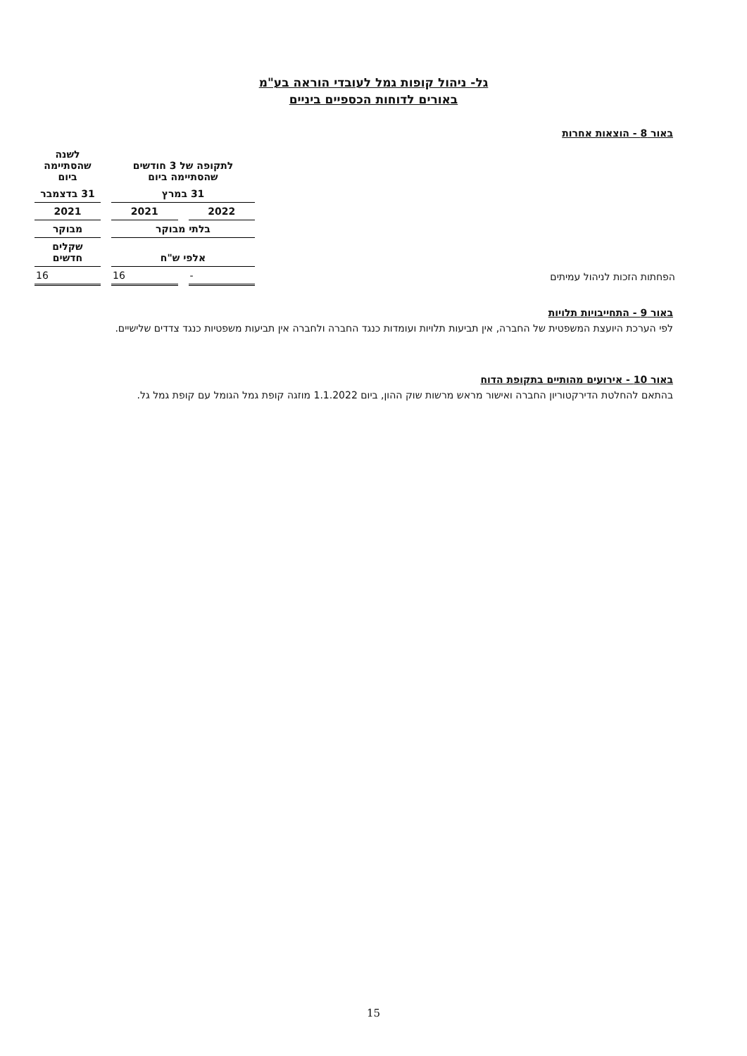גל- ניהול קופות גמל לעובדי הוראה בע"מ
באורים לדוחות הכספיים ביניים
באור 8 - הוצאות אחרות
| | לתקופה של 3 חודשים שהסתיימה ביום | | לשנה שהסתיימה ביום |
| | 31 במרץ | | 31 בדצמבר |
| | 2022 | 2021 | 2021 |
| | בלתי מבוקר | | מבוקר |
| | אלפי ש"ח | | שקלים חדשים |
| הפחתות הזכות לניהול עמיתים | - | 16 | 16 |
באור 9 - התחייבויות תלויות
לפי הערכת היועצת המשפטית של החברה, אין תביעות תלויות ועומדות כנגד החברה ולחברה אין תביעות משפטיות כנגד צדדים שלישיים.
באור 10 - אירועים מהותיים בתקופת הדוח
בהתאם להחלטת הדירקטוריון החברה ואישור מראש מרשות שוק ההון, ביום 1.1.2022 מוזגה קופת גמל הגומל עם קופת גמל גל.
15